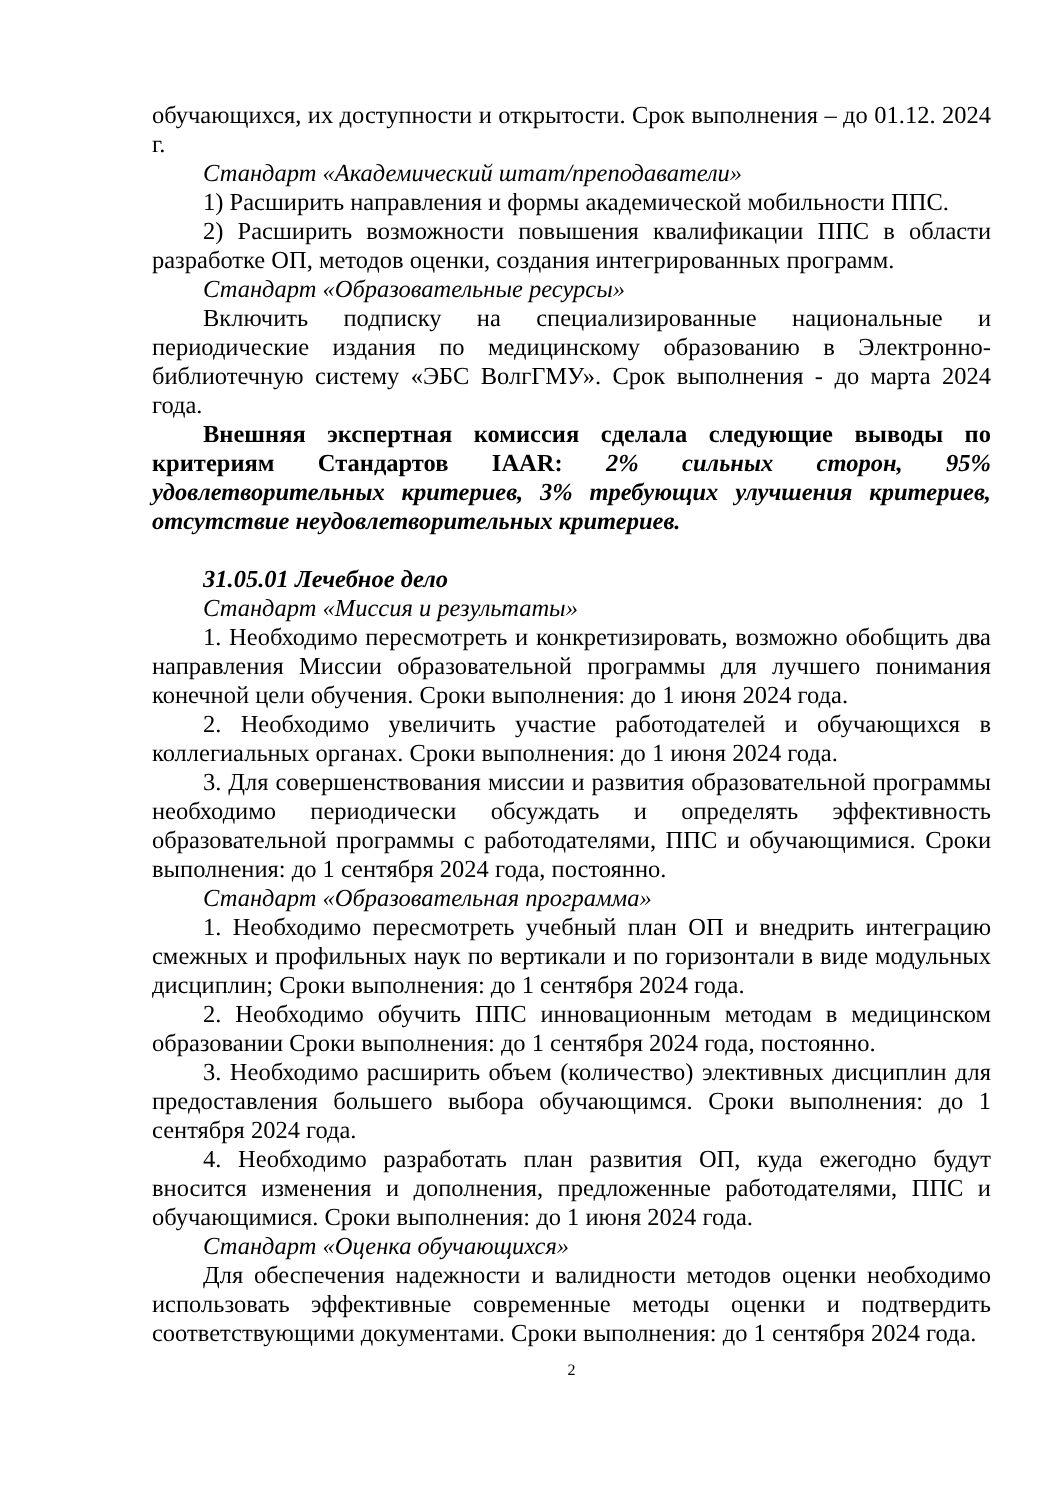обучающихся, их доступности и открытости. Срок выполнения – до 01.12. 2024 г.
Стандарт «Академический штат/преподаватели»
1) Расширить направления и формы академической мобильности ППС.
2) Расширить возможности повышения квалификации ППС в области разработке ОП, методов оценки, создания интегрированных программ.
Стандарт «Образовательные ресурсы»
Включить подписку на специализированные национальные и периодические издания по медицинскому образованию в Электронно-библиотечную систему «ЭБС ВолгГМУ». Срок выполнения - до марта 2024 года.
Внешняя экспертная комиссия сделала следующие выводы по критериям Стандартов IAAR: 2% сильных сторон, 95% удовлетворительных критериев, 3% требующих улучшения критериев, отсутствие неудовлетворительных критериев.
31.05.01 Лечебное дело
Стандарт «Миссия и результаты»
1. Необходимо пересмотреть и конкретизировать, возможно обобщить два направления Миссии образовательной программы для лучшего понимания конечной цели обучения. Сроки выполнения: до 1 июня 2024 года.
2. Необходимо увеличить участие работодателей и обучающихся в коллегиальных органах. Сроки выполнения: до 1 июня 2024 года.
3. Для совершенствования миссии и развития образовательной программы необходимо периодически обсуждать и определять эффективность образовательной программы с работодателями, ППС и обучающимися. Сроки выполнения: до 1 сентября 2024 года, постоянно.
Стандарт «Образовательная программа»
1. Необходимо пересмотреть учебный план ОП и внедрить интеграцию смежных и профильных наук по вертикали и по горизонтали в виде модульных дисциплин; Сроки выполнения: до 1 сентября 2024 года.
2. Необходимо обучить ППС инновационным методам в медицинском образовании Сроки выполнения: до 1 сентября 2024 года, постоянно.
3. Необходимо расширить объем (количество) элективных дисциплин для предоставления большего выбора обучающимся. Сроки выполнения: до 1 сентября 2024 года.
4. Необходимо разработать план развития ОП, куда ежегодно будут вносится изменения и дополнения, предложенные работодателями, ППС и обучающимися. Сроки выполнения: до 1 июня 2024 года.
Стандарт «Оценка обучающихся»
Для обеспечения надежности и валидности методов оценки необходимо использовать эффективные современные методы оценки и подтвердить соответствующими документами. Сроки выполнения: до 1 сентября 2024 года.
2